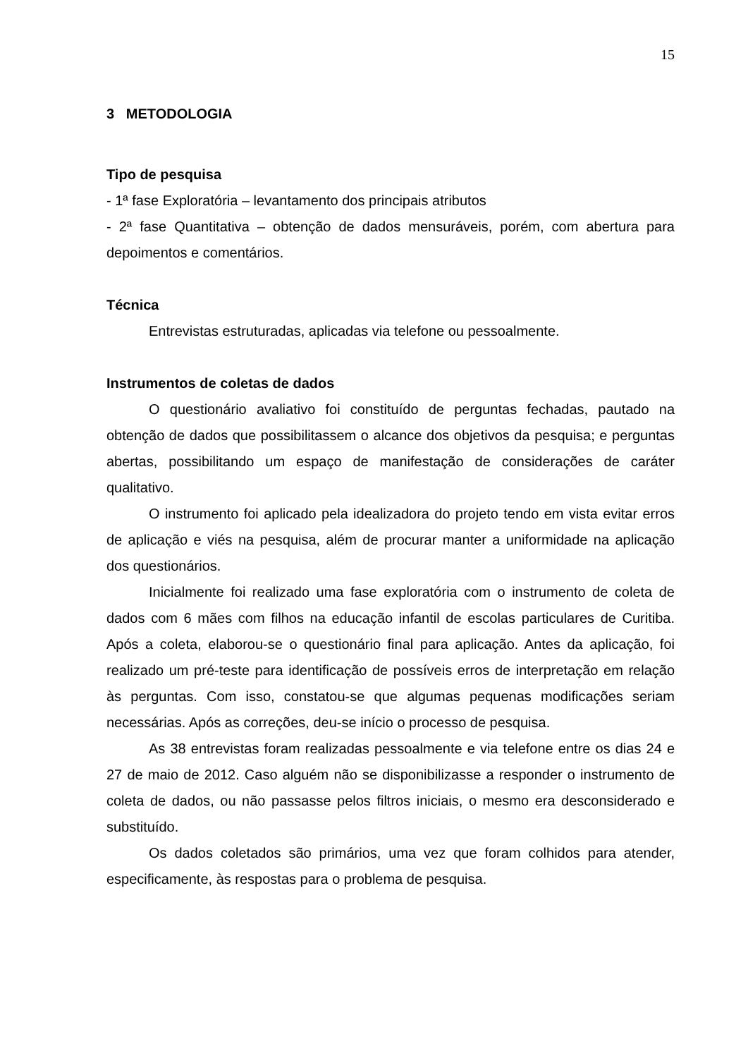15
3 METODOLOGIA
Tipo de pesquisa
- 1ª fase Exploratória – levantamento dos principais atributos
- 2ª fase Quantitativa – obtenção de dados mensuráveis, porém, com abertura para depoimentos e comentários.
Técnica
Entrevistas estruturadas, aplicadas via telefone ou pessoalmente.
Instrumentos de coletas de dados
O questionário avaliativo foi constituído de perguntas fechadas, pautado na obtenção de dados que possibilitassem o alcance dos objetivos da pesquisa; e perguntas abertas, possibilitando um espaço de manifestação de considerações de caráter qualitativo.
O instrumento foi aplicado pela idealizadora do projeto tendo em vista evitar erros de aplicação e viés na pesquisa, além de procurar manter a uniformidade na aplicação dos questionários.
Inicialmente foi realizado uma fase exploratória com o instrumento de coleta de dados com 6 mães com filhos na educação infantil de escolas particulares de Curitiba. Após a coleta, elaborou-se o questionário final para aplicação. Antes da aplicação, foi realizado um pré-teste para identificação de possíveis erros de interpretação em relação às perguntas. Com isso, constatou-se que algumas pequenas modificações seriam necessárias. Após as correções, deu-se início o processo de pesquisa.
As 38 entrevistas foram realizadas pessoalmente e via telefone entre os dias 24 e 27 de maio de 2012. Caso alguém não se disponibilizasse a responder o instrumento de coleta de dados, ou não passasse pelos filtros iniciais, o mesmo era desconsiderado e substituído.
Os dados coletados são primários, uma vez que foram colhidos para atender, especificamente, às respostas para o problema de pesquisa.